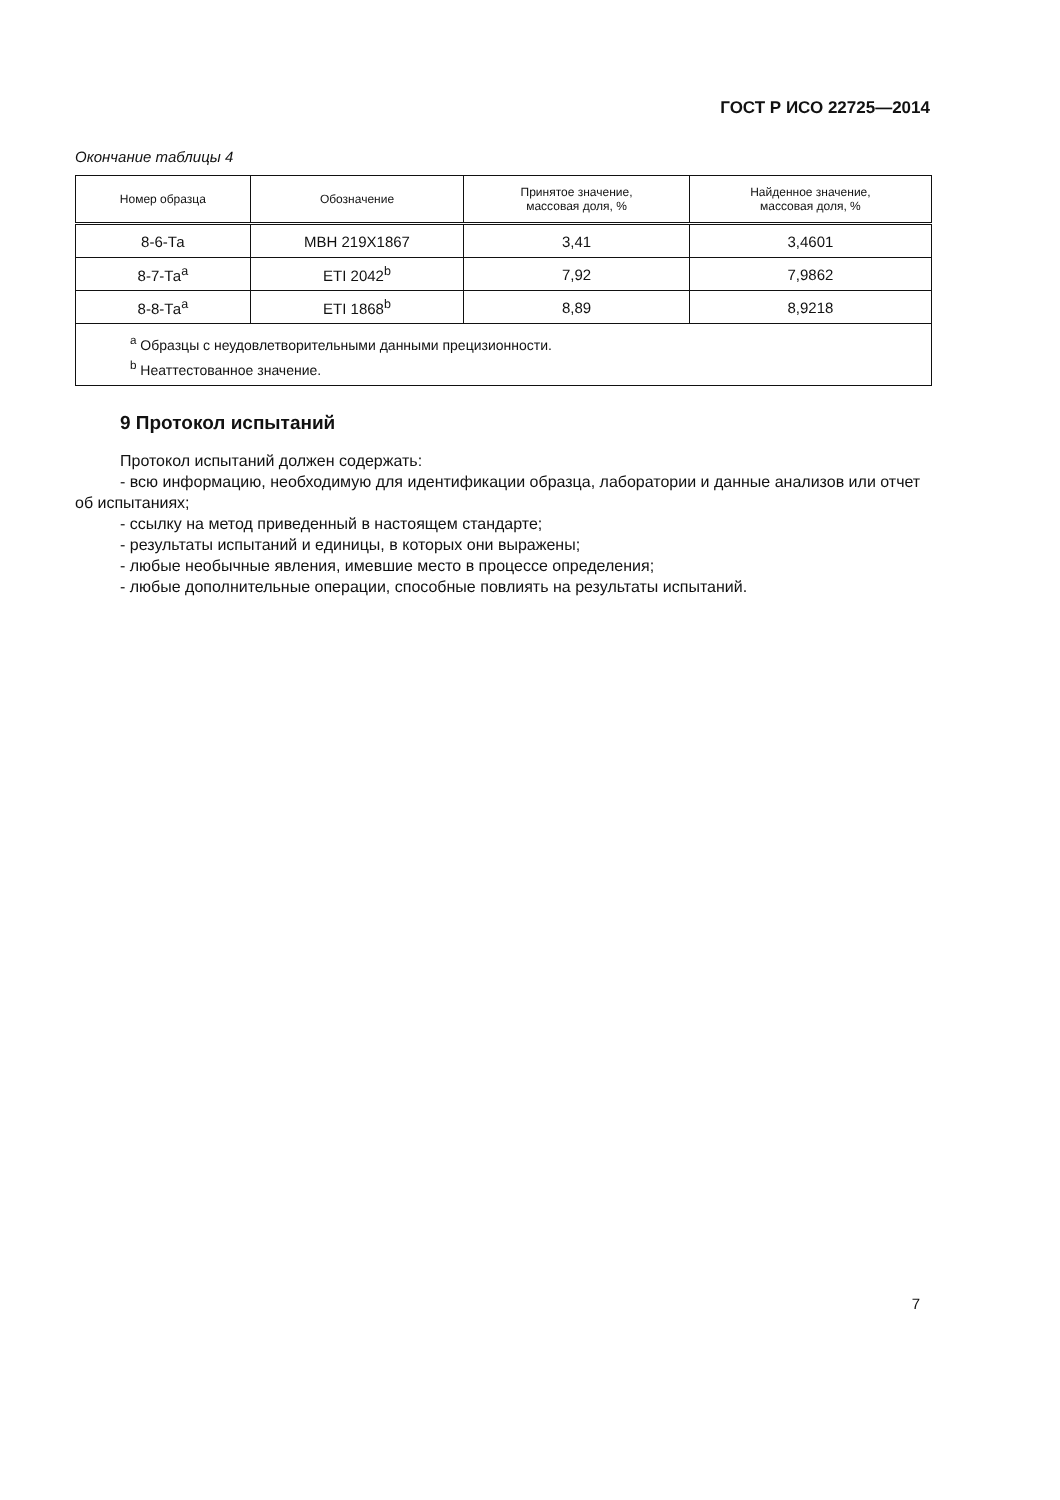ГОСТ Р ИСО 22725—2014
Окончание таблицы 4
| Номер образца | Обозначение | Принятое значение, массовая доля, % | Найденное значение, массовая доля, % |
| --- | --- | --- | --- |
| 8-6-Та | МВН 219Х1867 | 3,41 | 3,4601 |
| 8-7-Та<sup>a</sup> | ETI 2042<sup>b</sup> | 7,92 | 7,9862 |
| 8-8-Та<sup>a</sup> | ETI 1868<sup>b</sup> | 8,89 | 8,9218 |
| <sup>a</sup> Образцы с неудовлетворительными данными прецизионности. <sup>b</sup> Неаттестованное значение. | | | |
9 Протокол испытаний
Протокол испытаний должен содержать:
- всю информацию, необходимую для идентификации образца, лаборатории и данные анализов или отчет об испытаниях;
- ссылку на метод приведенный в настоящем стандарте;
- результаты испытаний и единицы, в которых они выражены;
- любые необычные явления, имевшие место в процессе определения;
- любые дополнительные операции, способные повлиять на результаты испытаний.
7